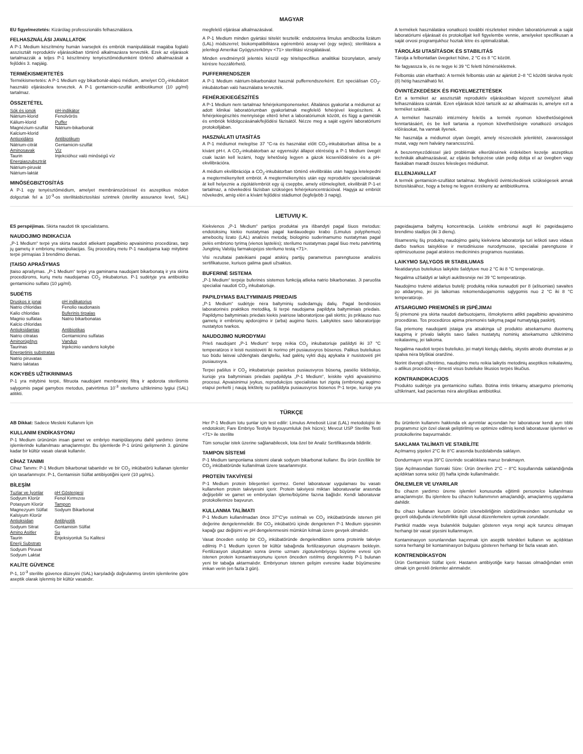MAGYAR
EU figyelmeztetés: Kizárólag professzionális felhasználásra.
FELHASZNÁLÁSI JAVALLATOK
A P-1 Medium készítmény humán ivarsejtek és embriók manipulálását magába foglaló asszisztált reproduktív eljárásokban történő alkalmazásra tervezték. Ezek az eljárások tartalmazzák a teljes P-1 készítmény tenyésztőmédiumként történő alkalmazását a fejlődés 3. napjáig.
TERMÉKISMERTETÉS
Termékismertetés: A P-1 Medium egy bikarbonát-alapú médium, amelyet CO<sub>2</sub>-inkubátort használó eljárásokra terveztek. A P-1 gentamicin-szulfát antibiotikumot (10 µg/ml) tartalmaz.
ÖSSZETÉTEL
| Sók és ionok | pH-indikátor |
| Nátrium-klorid | Fenolvörös |
| Kálium-klorid | Puffer |
| Magnézium-szulfát | Nátrium-bikarbonát |
| Kalcium-klorid | |
| Antioxidáns | Antibiotikum |
| Nátrium-citrát | Gentamicin-szulfát |
| Aminosavak | Víz |
| Taurin | Injekcióhoz való minőségű víz |
| Energiaszubsztrát | |
| Nátrium-piruvát | |
| Nátrium-laktát | |
MINŐSÉGBIZTOSÍTÁS
A P-1 egy tenyésztőmédium, amelyet membránszűréssel és aszeptikus módon dolgoztak fel a 10<sup>-3</sup>-os sterilitásbiztosítási szintnek (sterility assurance level, SAL) megfelelő eljárásai alkalmazásával.
A P-1 Medium minden gyártási tételét tesztelik: endotoxinra limulus amőbocita lizátum (LAL) módszerrel; biokompatibilitásra egérembrió assay-vel (egy sejtes); sterilitásra a jelenlegi Amerikai Gyógyszerkönyv <71> sterilitási vizsgálatával.
Minden eredményről jelentés készül egy tételspecifikus analitikai bizonylaton, amely kérésre hozzáférhető.
PUFFERRENDSZER
A P-1 Medium nátrium-bikarbonátot használ pufferrendszerként. Ezt speciálisan CO<sub>2</sub>-inkubátorban való használatra tervezték.
FEHÉRJEKIEGÉSZÍTÉS
A P-1 Medium nem tartalmaz fehérjekomponenseket. Általános gyakorlat a médiumot az adott klinikai laboratóriumban gyakorlatnak megfelelő fehérjével kiegészíteni. A fehérjekiegészítés mennyisége eltérő lehet a laboratóriumok között, és függ a gaméták és embriók feldolgozásának/fejlődési fázisától. Nézze meg a saját egyéni laboratóriumi protokolljában.
HASZNÁLATI UTASÍTÁS
A P-1 médiumot melegítse 37 °C-ra és használat előtt CO<sub>2</sub>-inkubátorban állítsa be a kívánt pH-t. A CO<sub>2</sub>-inkubátorban az egyensúlyi állapot eléréséig a P-1 Medium üvegét csak lazán kell lezárni, hogy lehetőség legyen a gázok kicserélődésére és a pH-ekvilibrációra.
A médium ekvilibrációja a CO<sub>2</sub>-inkubátorban történő ekvilibrálás után hagyja letelepedni a megtermékenyített embriót. A megtermékenyítés után egy reproduktív specialistának át kell helyeznie a zigótát/embriót egy új cseppbe, amely előmelegített, ekvilibrált P-1-et tartalmaz, a növekedési fázisban szükséges fehérjekoncentrációval. Hagyja az embriót növekedni, amíg eléri a kívánt fejlődési stádiumot (legfeljebb 3 napig).
A termékek használatára vonatkozó további részleteket minden laboratóriumnak a saját laboratóriumi eljárásait és protokolljait kell figyelembe vennie, amelyeket specifikusan a saját orvosi programjukhoz hoztak létre és optimalizáltak.
TÁROLÁSI UTASÍTÁSOK ÉS STABILITÁS
Tárolja a felbontatlan üvegeket hűtve, 2 °C és 8 °C között.
Ne fagyassza le, és ne tegye ki 39 °C feletti hőmérsékletnek.
Felbontás után eltartható: A termék felbontás után az ajánlott 2–8 °C közötti tárolva nyolc (8) hétig használható fel.
ÓVINTÉZKEDÉSEK ÉS FIGYELMEZTETÉSEK
Ezt a terméket az asszisztált reproduktív eljárásokban képzett személyzet általi felhasználásra szánták. Ezen eljárások közé tartozik az az alkalmazás is, amelyre ezt a terméket szánták.
A terméket használó intézmény felelős a termék nyomon követhetőségének fenntartásáért, és be kell tartania a nyomon követhetőségre vonatkozó országos előírásokat, ha vannak ilyenek.
Ne használja a médiumot olyan üvegét, amely részecskék jelenlétét, zavarosságot mutat, vagy nem halvány narancsszínű.
A beszennyeződéssel járó problémák elkerülésének érdekében kezelje aszeptikus technikák alkalmazásával, az eljárás befejezése után pedig dobja el az üvegben vagy flaskában maradt összes felesleges médiumot.
ELLENJAVALLAT
A termék gentamicin-szulfátot tartalmaz. Megfelelő óvintézkedések szükségesek annak biztosításához, hogy a beteg ne legyen érzékeny az antibiotikumra.
LIETUVIŲ K.
ES perspėjimas. Skirta naudoti tik specialistams.
NAUDOJIMO INDIKACIJA
„P-1 Medium“ terpė yra skirta naudoti atliekant pagalbinio apvaisinimo procedūras, tarp jų gametų ir embrionų manipuliacijas. Šių procedūrų metu P-1 naudojama kaip mitybinė terpė pirmąsias 3 brendimo dienas.
ĮTAISO APRAŠYMAS
Įtaiso aprašymas. „P-1 Medium“ terpė yra gaminama naudojant bikarbonatą ir yra skirta procedūroms, kurių metu naudojamas CO<sub>2</sub> inkubatorius. P-1 sudėtyje yra antibiotiko gentamicino sulfato (10 µg/ml).
SUDĖTIS
| Druskos ir jonai | pH indikatorius |
| Natrio chloridas | Fenolio raudonasis |
| Kalio chloridas | Buferinis tirpalas |
| Magnio sulfatas | Natrio bikarbonatas |
| Kalcio chloridas | |
| Antioksidantas | Antibiotikas |
| Natrio citratas | Gentamicino sulfatas |
| Aminorūgštys | Vanduo |
| Taurinas | Injekcinio vandens kokybė |
| Energetinis substratas | |
| Natrio piruvatas | |
| Natrio laktatas | |
KOKYBĖS UŽTIKRINIMAS
P-1 yra mitybinė terpė, filtruota naudojant membraninį filtrą ir apdorota steriliomis sąlygomis pagal gamybos metodus, patvirtintus 10<sup>-3</sup> sterilumo užtikrinimo lygiui (SAL) atitikti.
Kiekvienos „P-1 Medium“ partijos produktai yra išbandyti pagal šiuos metodus: endotoksinų kiekio nustatymas pagal kardauodegio krabo (Limulus polyphemus) amebocitų lizato (LAL) analizės metodą; biologinio suderinamumo nustatymas pagal pelės embriono tyrimą (vienos ląstelės); sterilumo nustatymas pagal šiuo metu patvirtintą Jungtinių Valstijų farmakopėjos sterilumo testą <71>.
Visi rezultatai pateikiami pagal atskirų partijų parametrus parengtuose analizės sertifikatuose, kuriuos galima gauti užsakius.
BUFERINĖ SISTEMA
„P-1 Medium“ terpėje buferinės sistemos funkciją atlieka natrio bikarbonatas. Ji paruošta specialiai naudoti CO<sub>2</sub> inkubatoriuje.
PAPILDYMAS BALTYMINIAIS PRIEDAIS
„P-1 Medium“ sudėtyje nėra baltyminių sudedamųjų dalių. Pagal bendrosios laboratorinės praktikos metodiką, ši terpė naudojama papildyta baltyminiais priedais. Papildymo baltyminiais priedais kiekis įvairiose laboratorijose gali skirtis; jis priklauso nuo gametų ir embrionų apdorojimo ir (arba) augimo fazės. Laikykitės savo laboratorijoje nustatytos tvarkos.
NAUDOJIMO NURODYMAI
Prieš naudojant „P-1 Medium“ terpę reikia CO<sub>2</sub> inkubatoriuje pašildyti iki 37 °C temperatūros ir leisti nusistovėti iki norimo pH pusiausvyros būsenos. Palikus buteliukus tuo būdu laisvai uždengtais dangteliu, kad galėtų vykti dujų apykaita ir nusistovėti pH pusiausvyra.
Terpei pašilus ir CO<sub>2</sub> inkubatoriuje pasiekus pusiausvyros būseną, pasėlio lėkštelėje, kurioje yra baltyminiais priedais papildyta „P-1 Medium“, leiskite vykti apvaisinimo procesui. Apvaisinimui įvykus, reprodukcijos specialistas turi zigotą (embrioną) augimo etapui perkelti į naują lėkštelę su pašildyta pusiausvyros būsenos P-1 terpe, kurioje yra pageidaujama baltymų koncentracija. Leiskite embrionui augti iki pageidaujamo brendimo stadijos (iki 3 dienų).
Išsamesnių šių produktų naudojimo gairių kiekviena laboratorija turi ieškoti savo vidaus darbo tvarkos taisyklėse ir metodiniuose nurodymuose, specialiai parengtuose ir optimizuotuose pagal atskiros medicininės programos nuostatas.
LAIKYMO SĄLYGOS IR STABILUMAS
Neatidarytus buteliukus laikykite šaldytuve nuo 2 °C iki 8 °C temperatūroje.
Negalima užšaldyti ar laikyti aukštesnėje nei 39 °C temperatūroje.
Naudojimo trukmė atidarius buteliį: produktą reikia sunaudoti per 8 (aštuonias) savaites po atidarymo, jei jis laikomas rekomenduojamomis sąlygomis nuo 2 °C iki 8 °C temperatūroje.
ATSARGUMO PRIEMONĖS IR ĮSPĖJIMAI
Šį priemonė yra skirta naudoti darbuotojams, išmokytiems atlikti pagalbinio apvaisinimo procedūras. Tos procedūros apima priemonės taikymą pagal numatytąją paskirtį.
Šią priemonę naudojanti įstaiga yra atsakinga už produkto atsekamumo duomenų kaupimą ir privalo laikytis savo šalies nustatytų nominių atsekamumo užtikrinimo reikalavimų, jei taikoma.
Negalima naudoti terpės buteliuko, jei matyti kietųjų dalelių, skystis atrodo drumstas ar jo spalva nėra blyškiai oranžinė.
Norint išvengti užkrėtimo, naudojimo metu reikia laikytis metodinių aseptikos reikalavimų, o atlikus procedūrą – išmesti visus buteliuke likusios terpės likučius.
KONTRAINDIKACIJOS
Produkto sudėtyje yra gentamicino sulfato. Būtina imtis tinkamų atsargumo priemonių užtikrinant, kad pacientas nėra alergiškas antibiotikui.
TÜRKÇE
AB Dikkat: Sadece Mesleki Kullanım İçin
KULLANIM ENDİKASYONU
P-1 Medium ürününün insan gamet ve embriyo manipülasyonu dahil yardımcı üreme işlemlerinde kullanılması amaçlanmıştır. Bu işlemlerde P-1 ürünü gelişmenin 3. gününe kadar bir kültür vasatı olarak kullanılır.
CİHAZ TANIMI
Cihaz Tanımı: P-1 Medium bikarbonat tabanlıdır ve bir CO<sub>2</sub> inkübatörü kullanan işlemler için tasarlanmıştır. P-1, Gentamisin Sülfat antibiyotiğini içerir (10 µg/mL).
BİLEŞİM
| Tuzlar ve İyonlar | pH Göstergesi |
| Sodyum Klorür | Fenol Kırmızısı |
| Potasyum Klorür | Tampon |
| Magnezyum Sülfat | Sodyum Bikarbonat |
| Kalsiyum Klorür | |
| Antioksidan | Antibiyotik |
| Sodyum Sitrat | Gentamisin Sülfat |
| Amino Asitler | Su |
| Taurin | Enjeksiyonluk Su Kalitesi |
| Enerji Substratı | |
| Sodyum Piruvat | |
| Sodyum Laktat | |
KALİTE GÜVENCE
P-1, 10<sup>-3</sup> sterilite güvence düzeyini (SAL) karşıladığı doğrulanmış üretim işlemlerine göre aseptik olarak işlenmiş bir kültür vasatıdır.
Her P-1 Medium lotu şunlar için test edilir: Limulus Amebosit Lizat (LAL) metodolojisi ile endotoksin; Fare Embriyo Testiyle biyouyumluluk (tek hücre); Mevcut USP Sterilite Testi <71> ile sterilite
Tüm sonuçlar istek üzerine sağlanabilecek, lota özel bir Analiz Sertifikasında bildirilir.
TAMPON SİSTEMİ
P-1 Medium tamponlama sistemi olarak sodyum bikarbonat kullanır. Bu ürün özellikle bir CO<sub>2</sub> inkübatöründe kullanılmak üzere tasarlanmıştır.
PROTEİN TAKVİYESİ
P-1 Medium protein bileşenleri içermez. Genel laboratuvar uygulaması bu vasatı kullanırken protein takviyesini içerir. Protein takviyesi miktarı laboratuvarlar arasında değişebilir ve gamet ve embriyoları işleme/büyüme fazına bağlıdır. Kendi laboratuvar protokollerinize başvurun.
KULLANMA TALİMATI
P-1 Medium kullanılmadan önce 37°C'ye ısıtılmalı ve CO<sub>2</sub> inkübatöründe istenen pH değerine dengelenmelidir. Bir CO<sub>2</sub> inkübatörü içinde dengelenen P-1 Medium şişesinin kapağı gaz değişimi ve pH dengelenmesini mümkün kılmak üzere gevşek olmalıdır.
Vasat önceden ısıtılıp bir CO<sub>2</sub> inkübatöründe dengelendikten sonra proteinle takviye edilmiş P-1 Medium içeren bir kültür tabağında fertilizasyonun oluşmasını bekleyin. Fertilizasyon oluştuktan sonra üreme uzmanı zigotu/embriyoyu büyüme evresi için istenen protein konsantrasyonunu içeren önceden ısıtılmış dengelenmiş P-1 bulunan yeni bir tabağa aktarmalıdır. Embriyonun istenen gelişim evresine kadar büyümesine imkan verin (en fazla 3 gün).
Bu ürünlerin kullanımı hakkında ek ayrıntılar açısından her laboratuvar kendi ayrı tıbbi programınız için özel olarak geliştirilmiş ve optimize edilmiş kendi laboratuvar işlemleri ve protokollerine başvurmalıdır.
SAKLAMA TALİMATI VE STABİLİTE
Açılmamış şişeleri 2°C ile 8°C arasında buzdolabında saklayın.
Dondurmayın veya 39°C üzerinde sıcaklıklara maruz bırakmayın.
Şişe Açılmasından Sonraki Süre: Ürün önerilen 2°C – 8°C koşullarında saklandığında açıldıktan sonra sekiz (8) hafta içinde kullanılmalıdır.
ÖNLEMLER VE UYARILAR
Bu cihazın yardımcı üreme işlemleri konusunda eğitimli personelce kullanılması amaçlanmıştır. Bu işlemlere bu cihazın kullanımının amaçlandığı, amaçlanmış uygulama dahildir.
Bu cihazı kullanan kurum ürünün izlenebilirliğinin sürdürülmesinden sorumludur ve geçerli olduğunda izlenebilirlikle ilgili ulusal düzenlemelere uymak zorundadır.
Partikül madde veya bulanıklık bulguları gösteren veya rengi açık turuncu olmayan herhangi bir vasat şişesini kullanmayın.
Kontaminasyon sorunlarından kaçınmak için aseptik teknikleri kullanın ve açıldıktan sonra herhangi bir kontaminasyon bulgusu gösteren herhangi bir fazla vasatı atın.
KONTRENDİKASYON
Ürün Gentamisin Sülfat içerir. Hastanın antibiyotiğe karşı hassas olmadığından emin olmak için gerekli önlemler alınmalıdır.